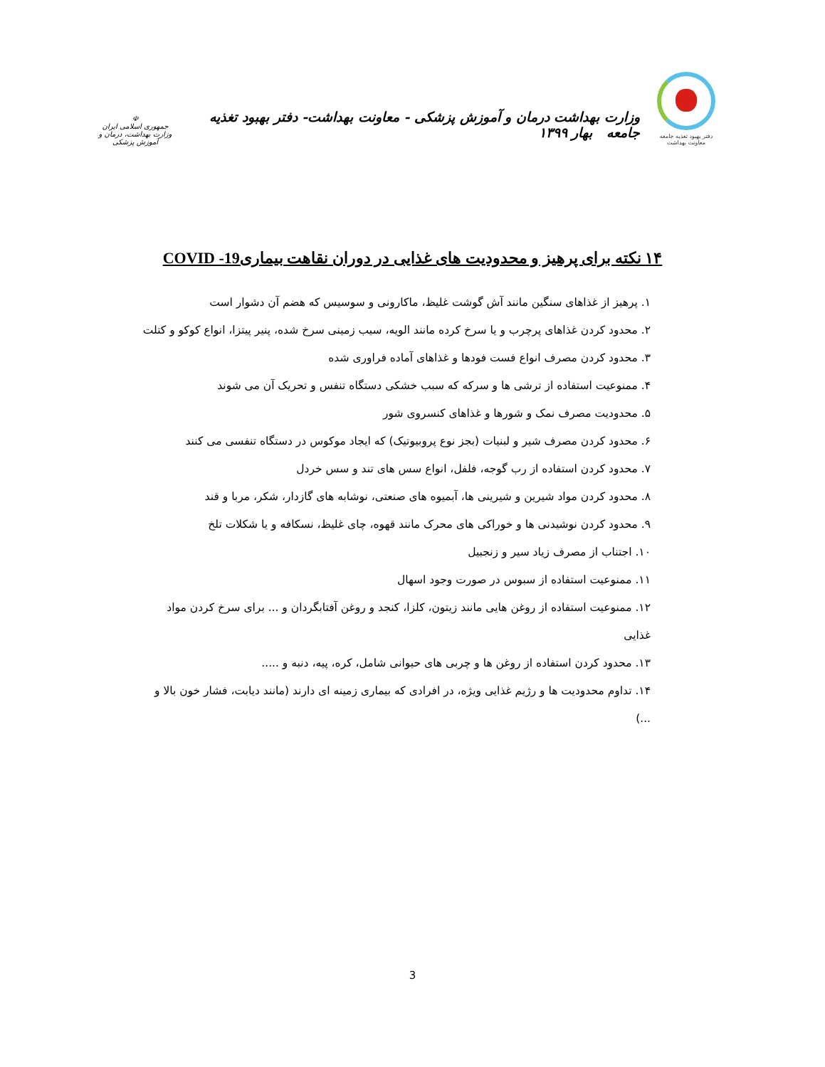دفتر بهبود تغذیه جامعه
معاونت بهداشت
وزارت بهداشت درمان و آموزش پزشکی - معاونت بهداشت- دفتر بهبود تغذیه جامعه بهار ۱۳۹۹
☫
جمهوری اسلامی ایران
وزارت بهداشت، درمان و آموزش پزشکی
۱۴ نکته برای پرهیز و محدودیت های غذایی در دوران نقاهت بیماری‌COVID -19
۱. پرهیز از غذاهای سنگین مانند آش گوشت غلیظ، ماکارونی و سوسیس که هضم آن دشوار است
۲. محدود کردن غذاهای پرچرب و یا سرخ کرده مانند الویه، سیب زمینی سرخ شده، پنیر پیتزا، انواع کوکو و کتلت
۳. محدود کردن مصرف انواع فست فودها و غذاهای آماده فراوری شده
۴. ممنوعیت استفاده از ترشی ها و سرکه که سبب خشکی دستگاه تنفس و تحریک آن می شوند
۵. محدودیت مصرف نمک و شورها و غذاهای کنسروی شور
۶. محدود کردن مصرف شیر و لبنیات (بجز نوع پروبیوتیک) که ایجاد موکوس در دستگاه تنفسی می کنند
۷. محدود کردن استفاده از رب گوجه، فلفل، انواع سس های تند و سس خردل
۸. محدود کردن مواد شیرین و شیرینی ها، آبمیوه های صنعتی، نوشابه های گازدار، شکر، مربا و قند
۹. محدود کردن نوشیدنی ها و خوراکی های محرک مانند قهوه، چای غلیظ، نسکافه و یا شکلات تلخ
۱۰. اجتناب از مصرف زیاد سیر و زنجبیل
۱۱. ممنوعیت استفاده از سبوس در صورت وجود اسهال
۱۲. ممنوعیت استفاده از روغن هایی مانند زیتون، کلزا، کنجد و روغن آفتابگردان و ... برای سرخ کردن مواد غذایی
۱۳. محدود کردن استفاده از روغن ها و چربی های حیوانی شامل، کره، پیه، دنبه و .....
۱۴. تداوم محدودیت ها و رژیم غذایی ویژه، در افرادی که بیماری زمینه ای دارند (مانند دیابت، فشار خون بالا و ...)
3